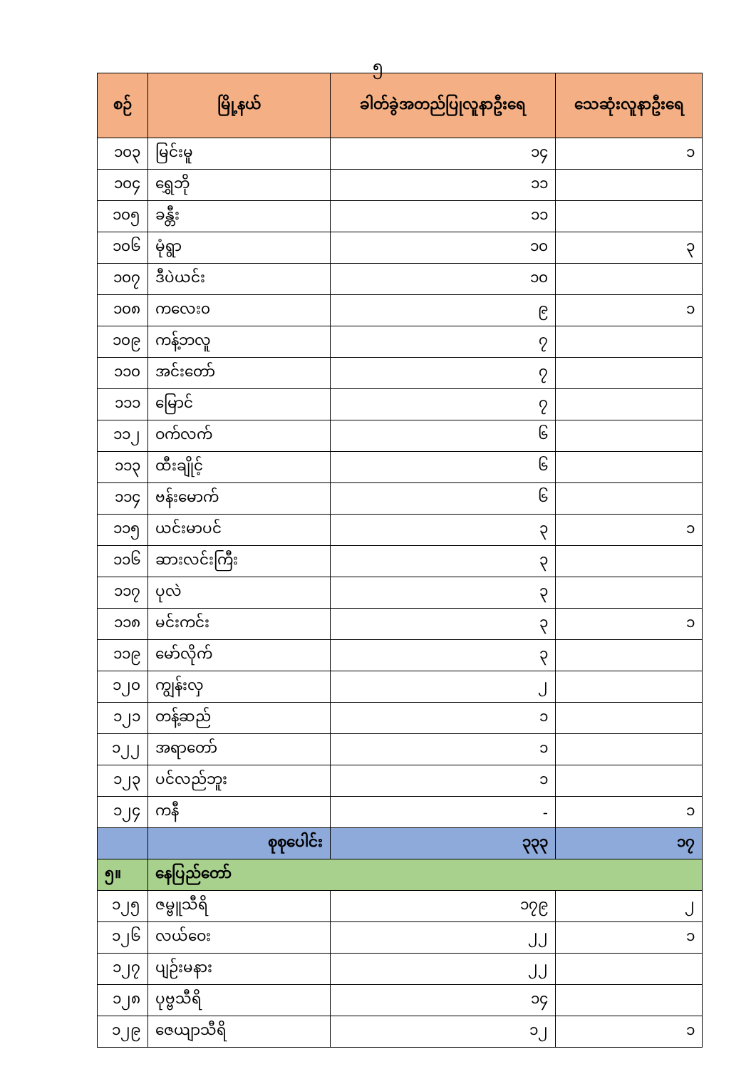၅
| စဉ် | မြို့နယ် | ခါတ်ခွဲအတည်ပြုလူနာဦးရေ | သေဆုံးလူနာဦးရေ |
| --- | --- | --- | --- |
| ၁၀၃ | မြင်းမူ | ၁၄ | ၁ |
| ၁၀၄ | ရွှေဘို | ၁၁ | |
| ၁၀၅ | ခန္တီး | ၁၁ | |
| ၁၀၆ | မုံရွာ | ၁၀ | ၃ |
| ၁၀၇ | ဒီပဲယင်း | ၁၀ | |
| ၁၀၈ | ကလေး၀ | ၉ | ၁ |
| ၁၀၉ | ကန့်ဘလူ | ၇ | |
| ၁၁၀ | အင်းတော် | ၇ | |
| ၁၁၁ | မြောင် | ၇ | |
| ၁၁၂ | ဝက်လက် | ၆ | |
| ၁၁၃ | ထီးချိုင့် | ၆ | |
| ၁၁၄ | ဗန်းမောက် | ၆ | |
| ၁၁၅ | ယင်းမာပင် | ၃ | ၁ |
| ၁၁၆ | ဆားလင်းကြီး | ၃ | |
| ၁၁၇ | ပုလဲ | ၃ | |
| ၁၁၈ | မင်းကင်း | ၃ | ၁ |
| ၁၁၉ | မော်လိုက် | ၃ | |
| ၁၂၀ | ကျွန်းလှ | ၂ | |
| ၁၂၁ | တန့်ဆည် | ၁ | |
| ၁၂၂ | အရာတော် | ၁ | |
| ၁၂၃ | ပင်လည်ဘူး | ၁ | |
| ၁၂၄ | ကနီ | - | ၁ |
| | စုစုပေါင်း | ၃၃၃ | ၁၇ |
| ၅။ | နေပြည်တော် | | |
| ၁၂၅ | ဇမ္ဗူသီရိ | ၁၇၉ | ၂ |
| ၁၂၆ | လယ်ဝေး | ၂၂ | ၁ |
| ၁၂၇ | ပျဉ်းမနား | ၂၂ | |
| ၁၂၈ | ပုဗ္ဗသီရိ | ၁၄ | |
| ၁၂၉ | ဇေယျာသီရိ | ၁၂ | ၁ |